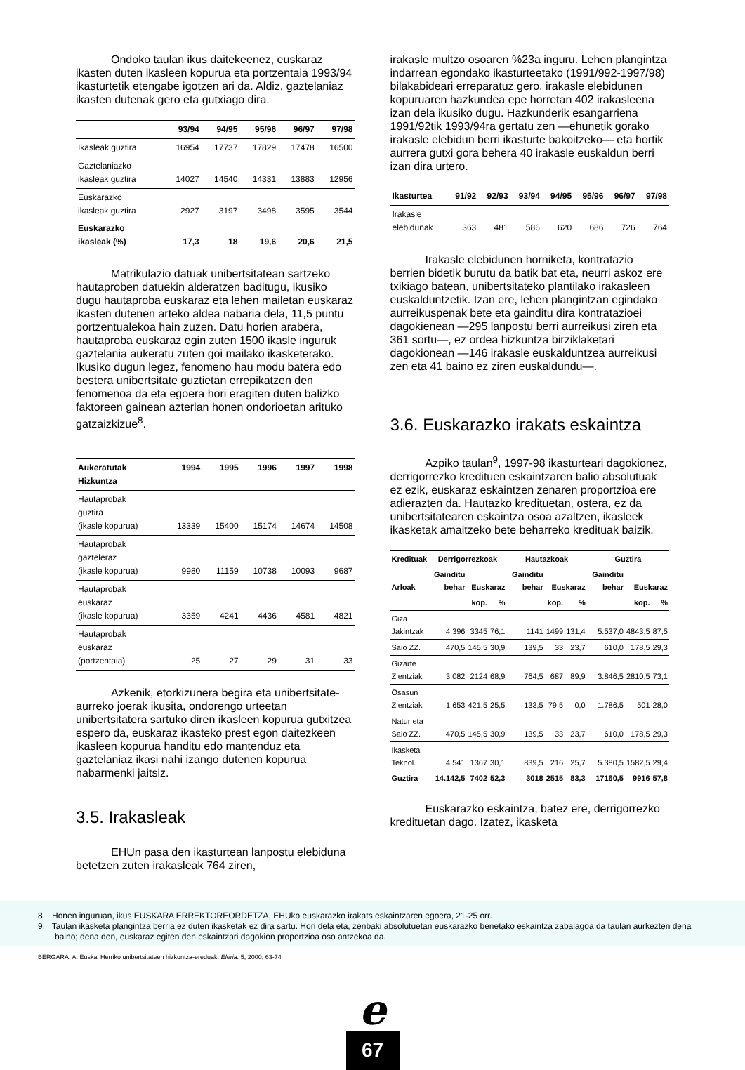Ondoko taulan ikus daitekeenez, euskaraz ikasten duten ikasleen kopurua eta portzentaia 1993/94 ikasturtetik etengabe igotzen ari da. Aldiz, gaztelaniaz ikasten dutenak gero eta gutxiago dira.
| | 93/94 | 94/95 | 95/96 | 96/97 | 97/98 |
| --- | --- | --- | --- | --- | --- |
| Ikasleak guztira | 16954 | 17737 | 17829 | 17478 | 16500 |
| Gaztelaniazko ikasleak guztira | 14027 | 14540 | 14331 | 13883 | 12956 |
| Euskarazko ikasleak guztira | 2927 | 3197 | 3498 | 3595 | 3544 |
| Euskarazko ikasleak (%) | 17,3 | 18 | 19,6 | 20,6 | 21,5 |
Matrikulazio datuak unibertsitatean sartzeko hautaproben datuekin alderatzen baditugu, ikusiko dugu hautaproba euskaraz eta lehen mailetan euskaraz ikasten dutenen arteko aldea nabaria dela, 11,5 puntu portzentualekoa hain zuzen. Datu horien arabera, hautaproba euskaraz egin zuten 1500 ikasle inguruk gaztelania aukeratu zuten goi mailako ikasketerako. Ikusiko dugun legez, fenomeno hau modu batera edo bestera unibertsitate guztietan errepikatzen den fenomenoa da eta egoera hori eragiten duten balizko faktoreen gainean azterlan honen ondorioetan arituko gatzaizkizue<sup>8</sup>.
| Aukeratutak Hizkuntza | 1994 | 1995 | 1996 | 1997 | 1998 |
| --- | --- | --- | --- | --- | --- |
| Hautaprobak guztira (ikasle kopurua) | 13339 | 15400 | 15174 | 14674 | 14508 |
| Hautaprobak gazteleraz (ikasle kopurua) | 9980 | 11159 | 10738 | 10093 | 9687 |
| Hautaprobak euskaraz (ikasle kopurua) | 3359 | 4241 | 4436 | 4581 | 4821 |
| Hautaprobak euskaraz (portzentaia) | 25 | 27 | 29 | 31 | 33 |
Azkenik, etorkizunera begira eta unibertsitate-aurreko joerak ikusita, ondorengo urteetan unibertsitatera sartuko diren ikasleen kopurua gutxitzea espero da, euskaraz ikasteko prest egon daitezkeen ikasleen kopurua handitu edo mantenduz eta gaztelaniaz ikasi nahi izango dutenen kopurua nabarmenki jaitsiz.
3.5. Irakasleak
EHUn pasa den ikasturtean lanpostu elebiduna betetzen zuten irakasleak 764 ziren,
irakasle multzo osoaren %23a inguru. Lehen plangintza indarrean egondako ikasturteetako (1991/992-1997/98) bilakabideari erreparatuz gero, irakasle elebidunen kopuruaren hazkundea epe horretan 402 irakasleena izan dela ikusiko dugu. Hazkunderik esangarriena 1991/92tik 1993/94ra gertatu zen —ehunetik gorako irakasle elebidun berri ikasturte bakoitzeko— eta hortik aurrera gutxi gora behera 40 irakasle euskaldun berri izan dira urtero.
| Ikasturtea | 91/92 | 92/93 | 93/94 | 94/95 | 95/96 | 96/97 | 97/98 |
| --- | --- | --- | --- | --- | --- | --- | --- |
| Irakasle elebidunak | 363 | 481 | 586 | 620 | 686 | 726 | 764 |
Irakasle elebidunen horniketa, kontratazio berrien bidetik burutu da batik bat eta, neurri askoz ere txikiago batean, unibertsitateko plantilako irakasleen euskalduntzetik. Izan ere, lehen plangintzan egindako aurreikuspenak bete eta gainditu dira kontratazioei dagokienean —295 lanpostu berri aurreikusi ziren eta 361 sortu—, ez ordea hizkuntza birziklaketari dagokionean —146 irakasle euskalduntzea aurreikusi zen eta 41 baino ez ziren euskaldundu—.
3.6. Euskarazko irakats eskaintza
Azpiko taulan<sup>9</sup>, 1997-98 ikasturteari dagokionez, derrigorrezko kredituen eskaintzaren balio absolutuak ez ezik, euskaraz eskaintzen zenaren proportzioa ere adierazten da. Hautazko kredituetan, ostera, ez da unibertsitatearen eskaintza osoa azaltzen, ikasleek ikasketak amaitzeko bete beharreko kredituak baizik.
| Kredituak | Derrigorrezkoak | | | Hautazkoak | | | Guztira | | |
| --- | --- | --- | --- | --- | --- | --- | --- | --- | --- |
| Arloak | Gainditu behar | Euskaraz | | Gainditu behar | Euskaraz | | Gainditu behar | Euskaraz | |
| | | kop. | % | | kop. | % | | kop. | % |
| Giza Jakintzak | 4.396 | 3345 | 76,1 | 1141 | 1499 | 131,4 | 5.537,0 | 4843,5 | 87,5 |
| Saio ZZ. | 470,5 | 145,5 | 30,9 | 139,5 | 33 | 23,7 | 610,0 | 178,5 | 29,3 |
| Gizarte Zientziak | 3.082 | 2124 | 68,9 | 764,5 | 687 | 89,9 | 3.846,5 | 2810,5 | 73,1 |
| Osasun Zientziak | 1.653 | 421,5 | 25,5 | 133,5 | 79,5 | 0,0 | 1.786,5 | 501 | 28,0 |
| Natur eta Saio ZZ. | 470,5 | 145,5 | 30,9 | 139,5 | 33 | 23,7 | 610,0 | 178,5 | 29,3 |
| Ikasketa Teknol. | 4.541 | 1367 | 30,1 | 839,5 | 216 | 25,7 | 5.380,5 | 1582,5 | 29,4 |
| Guztira | 14.142,5 | 7402 | 52,3 | 3018 | 2515 | 83,3 | 17160,5 | 9916 | 57,8 |
Euskarazko eskaintza, batez ere, derrigorrezko kredituetan dago. Izatez, ikasketa
8. Honen inguruan, ikus EUSKARA ERREKTOREORDETZA, EHUko euskarazko irakats eskaintzaren egoera, 21-25 orr.
9. Taulan ikasketa plangintza berria ez duten ikasketak ez dira sartu. Hori dela eta, zenbaki absolutuetan euskarazko benetako eskaintza zabalagoa da taulan aurkezten dena baino; dena den, euskaraz egiten den eskaintzari dagokion proportzioa oso antzekoa da.
BERGARA, A. Euskal Herriko unibertsitateen hizkuntza-ereduak. Eleria. 5, 2000, 63-74
e
67